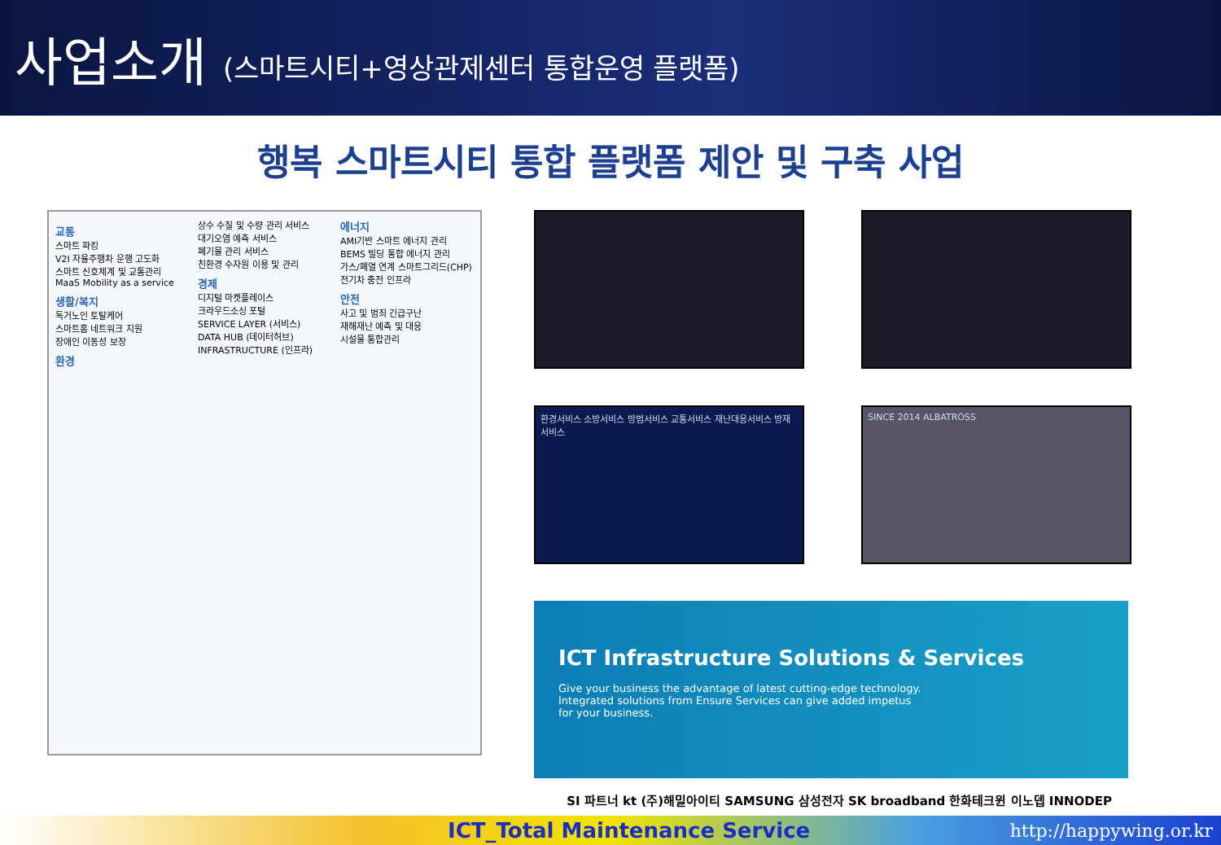사업소개 (스마트시티+영상관제센터 통합운영 플랫폼)
행복 스마트시티 통합 플랫폼 제안 및 구축 사업
교통
스마트 파킹
V2I 자율주행차 운행 고도화
스마트 신호체계 및 교통관리
MaaS Mobility as a service
생활/복지
독거노인 토탈케어
스마트홈 네트워크 지원
장애인 이동성 보장
환경
상수 수질 및 수량 관리 서비스
대기오염 예측 서비스
폐기물 관리 서비스
친환경 수자원 이용 및 관리
경제
디지털 마켓플레이스
크라우드소싱 포털
SERVICE LAYER (서비스)
DATA HUB (데이터허브)
INFRASTRUCTURE (인프라)
에너지
AMI기반 스마트 에너지 관리
BEMS 빌딩 통합 에너지 관리
가스/폐열 연계 스마트그리드(CHP)
전기차 충전 인프라
안전
사고 및 범죄 긴급구난
재해재난 예측 및 대응
시설물 통합관리
환경서비스 소방서비스 방범서비스 교통서비스 재난대응서비스 방재서비스
SINCE 2014 ALBATROSS
ICT Infrastructure Solutions & Services
Give your business the advantage of latest cutting-edge technology.
Integrated solutions from Ensure Services can give added impetus
for your business.
SI 파트너 kt (주)해밀아이티 SAMSUNG 삼성전자 SK broadband 한화테크윈 이노뎁 INNODEP
ICT_Total Maintenance Service http://happywing.or.kr